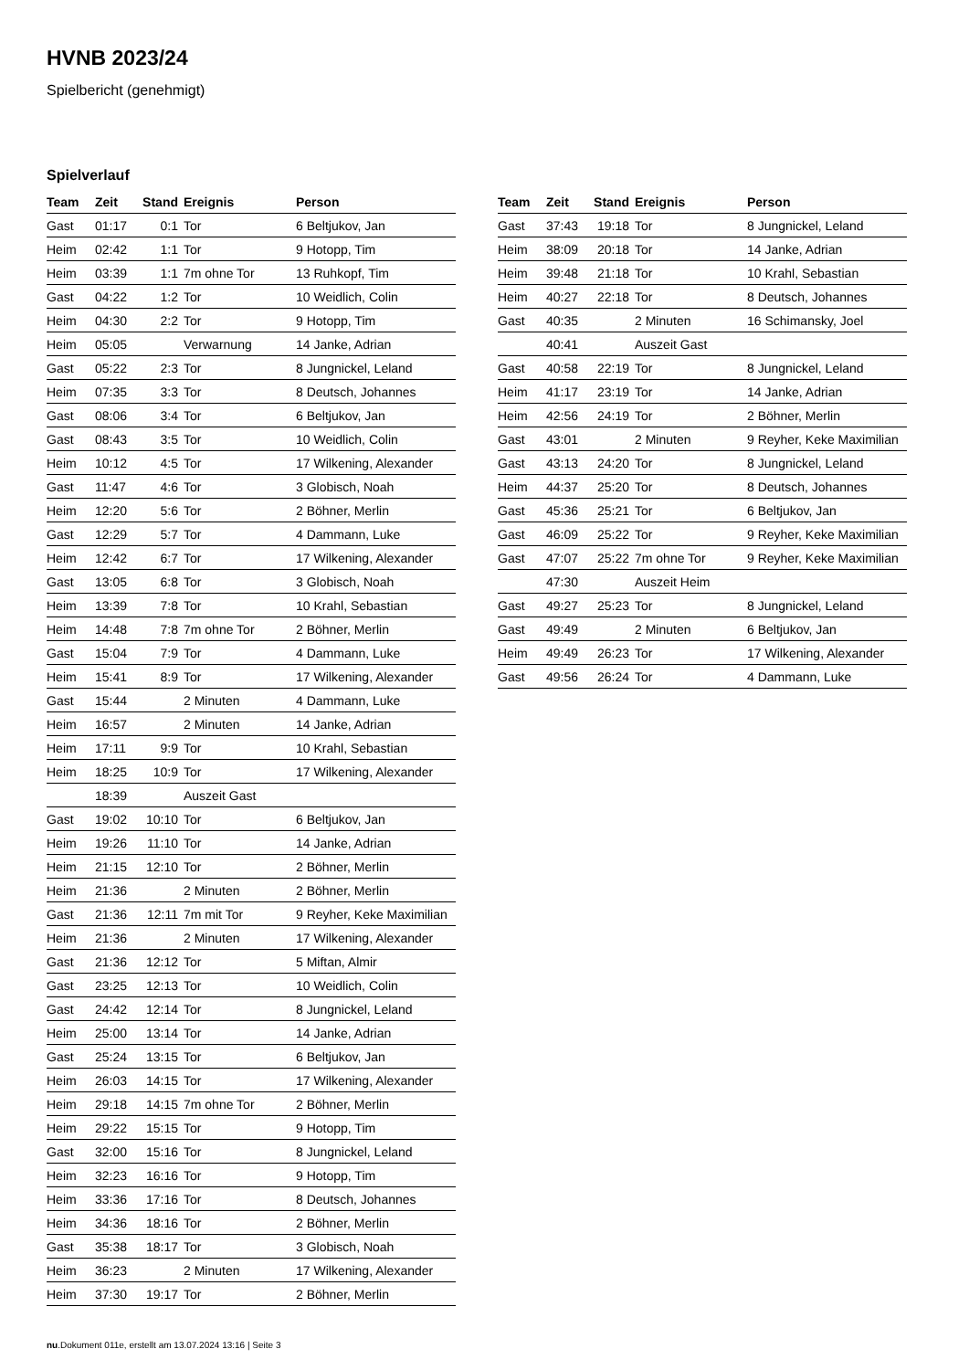HVNB 2023/24
Spielbericht (genehmigt)
Spielverlauf
| Team | Zeit | Stand | Ereignis | Person |
| --- | --- | --- | --- | --- |
| Gast | 01:17 | 0:1 | Tor | 6 Beltjukov, Jan |
| Heim | 02:42 | 1:1 | Tor | 9 Hotopp, Tim |
| Heim | 03:39 | 1:1 | 7m ohne Tor | 13 Ruhkopf, Tim |
| Gast | 04:22 | 1:2 | Tor | 10 Weidlich, Colin |
| Heim | 04:30 | 2:2 | Tor | 9 Hotopp, Tim |
| Heim | 05:05 | | Verwarnung | 14 Janke, Adrian |
| Gast | 05:22 | 2:3 | Tor | 8 Jungnickel, Leland |
| Heim | 07:35 | 3:3 | Tor | 8 Deutsch, Johannes |
| Gast | 08:06 | 3:4 | Tor | 6 Beltjukov, Jan |
| Gast | 08:43 | 3:5 | Tor | 10 Weidlich, Colin |
| Heim | 10:12 | 4:5 | Tor | 17 Wilkening, Alexander |
| Gast | 11:47 | 4:6 | Tor | 3 Globisch, Noah |
| Heim | 12:20 | 5:6 | Tor | 2 Böhner, Merlin |
| Gast | 12:29 | 5:7 | Tor | 4 Dammann, Luke |
| Heim | 12:42 | 6:7 | Tor | 17 Wilkening, Alexander |
| Gast | 13:05 | 6:8 | Tor | 3 Globisch, Noah |
| Heim | 13:39 | 7:8 | Tor | 10 Krahl, Sebastian |
| Heim | 14:48 | 7:8 | 7m ohne Tor | 2 Böhner, Merlin |
| Gast | 15:04 | 7:9 | Tor | 4 Dammann, Luke |
| Heim | 15:41 | 8:9 | Tor | 17 Wilkening, Alexander |
| Gast | 15:44 | | 2 Minuten | 4 Dammann, Luke |
| Heim | 16:57 | | 2 Minuten | 14 Janke, Adrian |
| Heim | 17:11 | 9:9 | Tor | 10 Krahl, Sebastian |
| Heim | 18:25 | 10:9 | Tor | 17 Wilkening, Alexander |
| | 18:39 | | Auszeit Gast | |
| Gast | 19:02 | 10:10 | Tor | 6 Beltjukov, Jan |
| Heim | 19:26 | 11:10 | Tor | 14 Janke, Adrian |
| Heim | 21:15 | 12:10 | Tor | 2 Böhner, Merlin |
| Heim | 21:36 | | 2 Minuten | 2 Böhner, Merlin |
| Gast | 21:36 | 12:11 | 7m mit Tor | 9 Reyher, Keke Maximilian |
| Heim | 21:36 | | 2 Minuten | 17 Wilkening, Alexander |
| Gast | 21:36 | 12:12 | Tor | 5 Miftan, Almir |
| Gast | 23:25 | 12:13 | Tor | 10 Weidlich, Colin |
| Gast | 24:42 | 12:14 | Tor | 8 Jungnickel, Leland |
| Heim | 25:00 | 13:14 | Tor | 14 Janke, Adrian |
| Gast | 25:24 | 13:15 | Tor | 6 Beltjukov, Jan |
| Heim | 26:03 | 14:15 | Tor | 17 Wilkening, Alexander |
| Heim | 29:18 | 14:15 | 7m ohne Tor | 2 Böhner, Merlin |
| Heim | 29:22 | 15:15 | Tor | 9 Hotopp, Tim |
| Gast | 32:00 | 15:16 | Tor | 8 Jungnickel, Leland |
| Heim | 32:23 | 16:16 | Tor | 9 Hotopp, Tim |
| Heim | 33:36 | 17:16 | Tor | 8 Deutsch, Johannes |
| Heim | 34:36 | 18:16 | Tor | 2 Böhner, Merlin |
| Gast | 35:38 | 18:17 | Tor | 3 Globisch, Noah |
| Heim | 36:23 | | 2 Minuten | 17 Wilkening, Alexander |
| Heim | 37:30 | 19:17 | Tor | 2 Böhner, Merlin |
| Team | Zeit | Stand | Ereignis | Person |
| --- | --- | --- | --- | --- |
| Gast | 37:43 | 19:18 | Tor | 8 Jungnickel, Leland |
| Heim | 38:09 | 20:18 | Tor | 14 Janke, Adrian |
| Heim | 39:48 | 21:18 | Tor | 10 Krahl, Sebastian |
| Heim | 40:27 | 22:18 | Tor | 8 Deutsch, Johannes |
| Gast | 40:35 | | 2 Minuten | 16 Schimansky, Joel |
| | 40:41 | | Auszeit Gast | |
| Gast | 40:58 | 22:19 | Tor | 8 Jungnickel, Leland |
| Heim | 41:17 | 23:19 | Tor | 14 Janke, Adrian |
| Heim | 42:56 | 24:19 | Tor | 2 Böhner, Merlin |
| Gast | 43:01 | | 2 Minuten | 9 Reyher, Keke Maximilian |
| Gast | 43:13 | 24:20 | Tor | 8 Jungnickel, Leland |
| Heim | 44:37 | 25:20 | Tor | 8 Deutsch, Johannes |
| Gast | 45:36 | 25:21 | Tor | 6 Beltjukov, Jan |
| Gast | 46:09 | 25:22 | Tor | 9 Reyher, Keke Maximilian |
| Gast | 47:07 | 25:22 | 7m ohne Tor | 9 Reyher, Keke Maximilian |
| | 47:30 | | Auszeit Heim | |
| Gast | 49:27 | 25:23 | Tor | 8 Jungnickel, Leland |
| Gast | 49:49 | | 2 Minuten | 6 Beltjukov, Jan |
| Heim | 49:49 | 26:23 | Tor | 17 Wilkening, Alexander |
| Gast | 49:56 | 26:24 | Tor | 4 Dammann, Luke |
nu.Dokument 011e, erstellt am 13.07.2024 13:16 | Seite 3